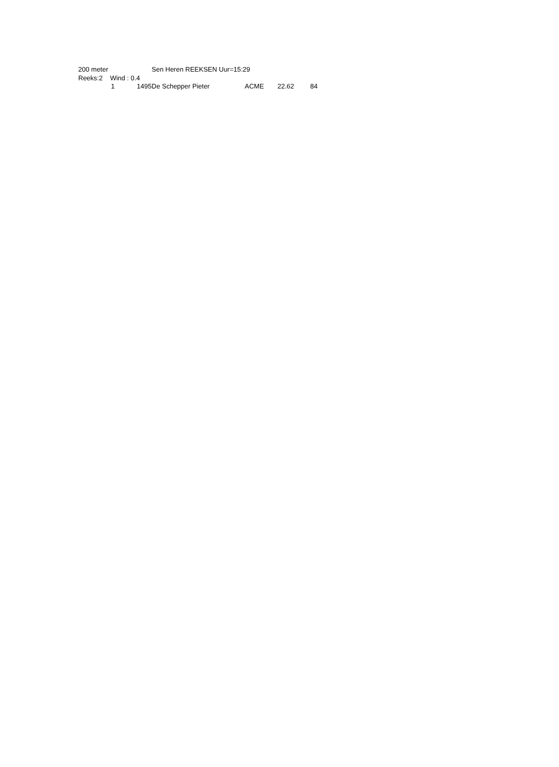| 200 meter | Sen Heren REEKSEN Uur=15:29 | | | | | | |
| Reeks:2 Wind : 0.4 | | | | | | | |
| 1 1495 | De Schepper Pieter | ACME | 22.62 | 84 | | | |